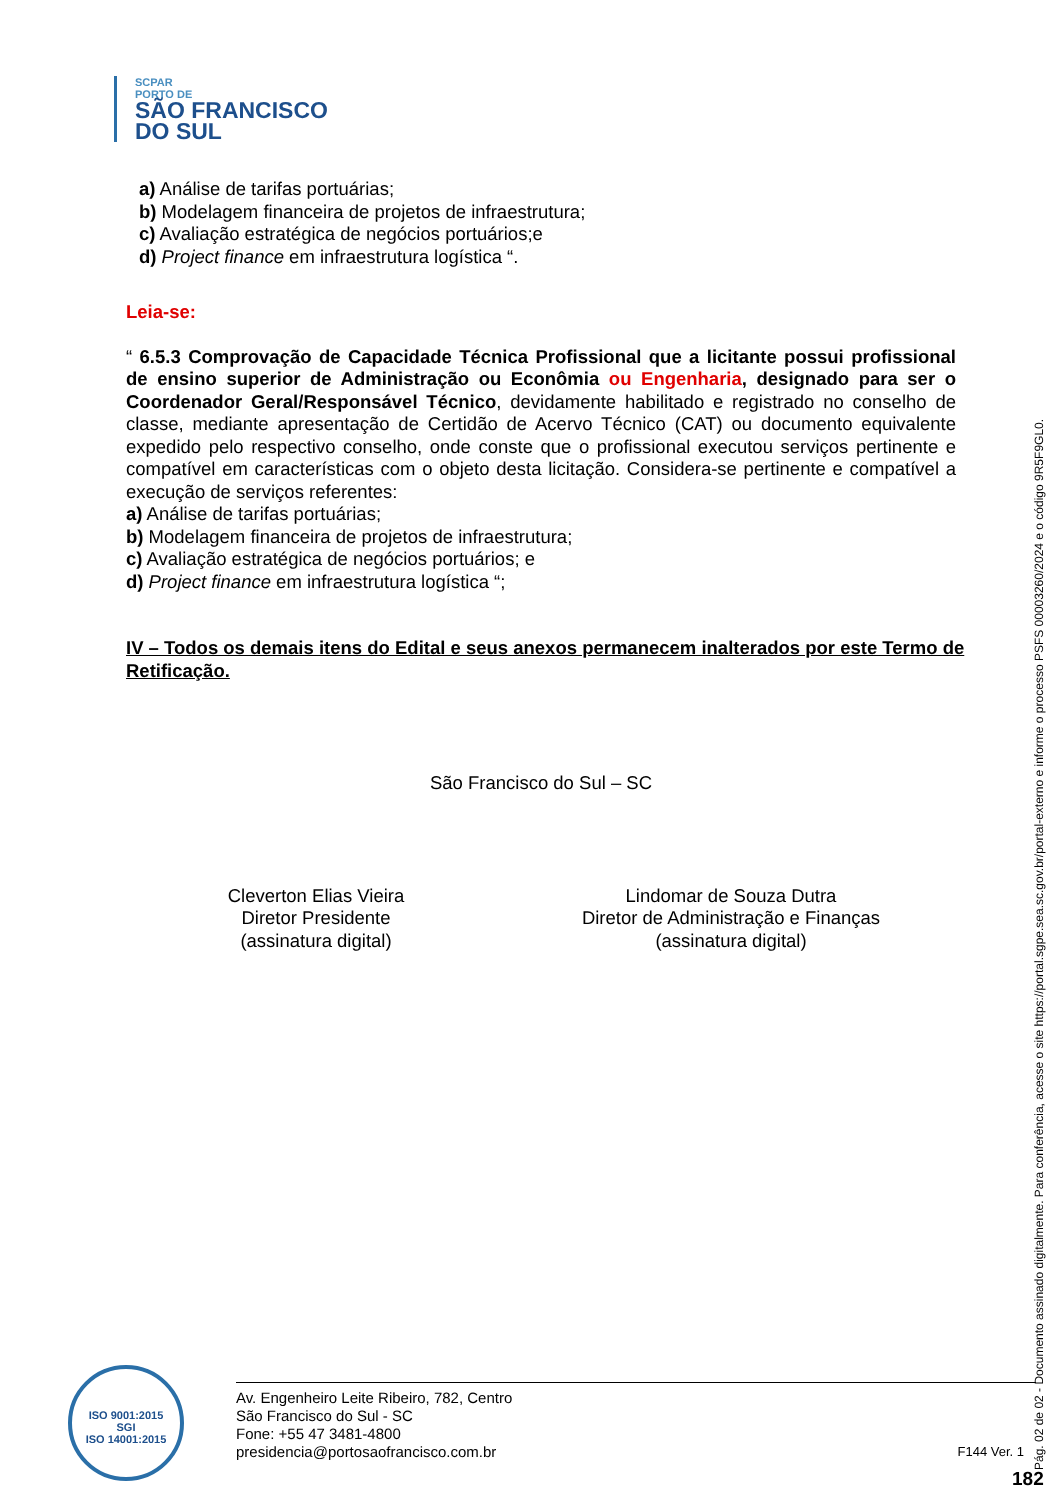SCPAR
PORTO DE
SÃO FRANCISCO
DO SUL
a) Análise de tarifas portuárias;
b) Modelagem financeira de projetos de infraestrutura;
c) Avaliação estratégica de negócios portuários;e
d) Project finance em infraestrutura logística “.
Leia-se:
“ 6.5.3 Comprovação de Capacidade Técnica Profissional que a licitante possui profissional de ensino superior de Administração ou Econômia ou Engenharia, designado para ser o Coordenador Geral/Responsável Técnico, devidamente habilitado e registrado no conselho de classe, mediante apresentação de Certidão de Acervo Técnico (CAT) ou documento equivalente expedido pelo respectivo conselho, onde conste que o profissional executou serviços pertinente e compatível em características com o objeto desta licitação. Considera-se pertinente e compatível a execução de serviços referentes:
a) Análise de tarifas portuárias;
b) Modelagem financeira de projetos de infraestrutura;
c) Avaliação estratégica de negócios portuários; e
d) Project finance em infraestrutura logística “;
IV – Todos os demais itens do Edital e seus anexos permanecem inalterados por este Termo de Retificação.
São Francisco do Sul – SC
Cleverton Elias Vieira
Diretor Presidente
(assinatura digital)
Lindomar de Souza Dutra
Diretor de Administração e Finanças
(assinatura digital)
ISO 9001:2015
SGI
ISO 14001:2015
Av. Engenheiro Leite Ribeiro, 782, Centro
São Francisco do Sul - SC
Fone: +55 47 3481-4800
presidencia@portosaofrancisco.com.br
F144 Ver. 1
182 Pág. 02 de 02 - Documento assinado digitalmente. Para conferência, acesse o site https://portal.sgpe.sea.sc.gov.br/portal-externo e informe o processo PSFS 00003260/2024 e o código 9R5F9GL0.